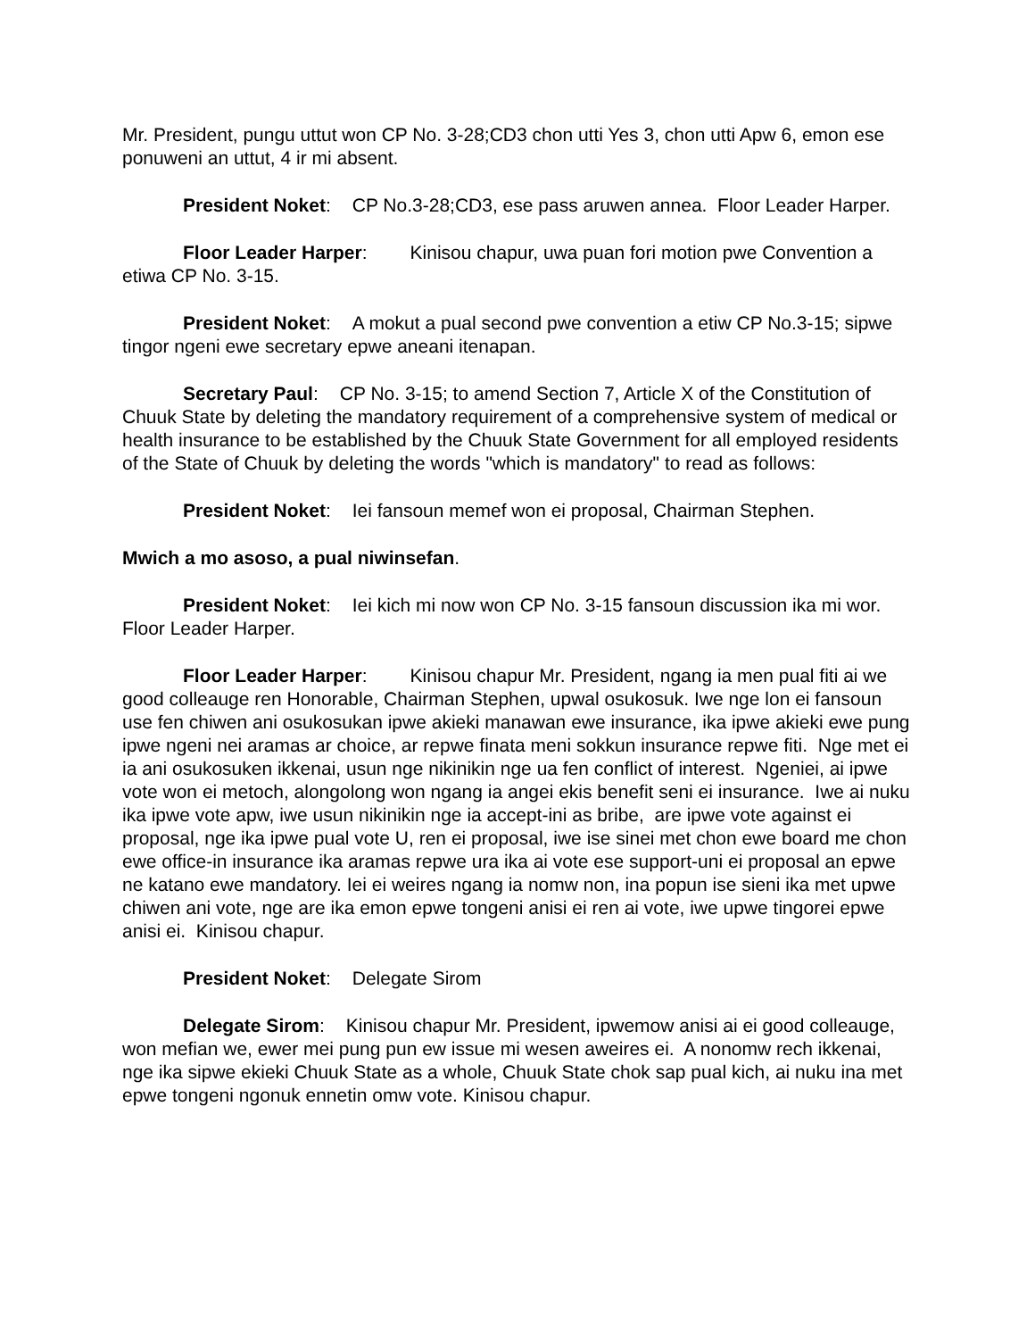Mr. President, pungu uttut won CP No. 3-28;CD3 chon utti Yes 3, chon utti Apw 6, emon ese ponuweni an uttut, 4 ir mi absent.
President Noket: CP No.3-28;CD3, ese pass aruwen annea. Floor Leader Harper.
Floor Leader Harper: Kinisou chapur, uwa puan fori motion pwe Convention a etiwa CP No. 3-15.
President Noket: A mokut a pual second pwe convention a etiw CP No.3-15; sipwe tingor ngeni ewe secretary epwe aneani itenapan.
Secretary Paul: CP No. 3-15; to amend Section 7, Article X of the Constitution of Chuuk State by deleting the mandatory requirement of a comprehensive system of medical or health insurance to be established by the Chuuk State Government for all employed residents of the State of Chuuk by deleting the words "which is mandatory" to read as follows:
President Noket: Iei fansoun memef won ei proposal, Chairman Stephen.
Mwich a mo asoso, a pual niwinsefan.
President Noket: Iei kich mi now won CP No. 3-15 fansoun discussion ika mi wor. Floor Leader Harper.
Floor Leader Harper: Kinisou chapur Mr. President, ngang ia men pual fiti ai we good colleauge ren Honorable, Chairman Stephen, upwal osukosuk. Iwe nge lon ei fansoun use fen chiwen ani osukosukan ipwe akieki manawan ewe insurance, ika ipwe akieki ewe pung ipwe ngeni nei aramas ar choice, ar repwe finata meni sokkun insurance repwe fiti. Nge met ei ia ani osukosuken ikkenai, usun nge nikinikin nge ua fen conflict of interest. Ngeniei, ai ipwe vote won ei metoch, alongolong won ngang ia angei ekis benefit seni ei insurance. Iwe ai nuku ika ipwe vote apw, iwe usun nikinikin nge ia accept-ini as bribe, are ipwe vote against ei proposal, nge ika ipwe pual vote U, ren ei proposal, iwe ise sinei met chon ewe board me chon ewe office-in insurance ika aramas repwe ura ika ai vote ese support-uni ei proposal an epwe ne katano ewe mandatory. Iei ei weires ngang ia nomw non, ina popun ise sieni ika met upwe chiwen ani vote, nge are ika emon epwe tongeni anisi ei ren ai vote, iwe upwe tingorei epwe anisi ei. Kinisou chapur.
President Noket: Delegate Sirom
Delegate Sirom: Kinisou chapur Mr. President, ipwemow anisi ai ei good colleauge, won mefian we, ewer mei pung pun ew issue mi wesen aweires ei. A nonomw rech ikkenai, nge ika sipwe ekieki Chuuk State as a whole, Chuuk State chok sap pual kich, ai nuku ina met epwe tongeni ngonuk ennetin omw vote. Kinisou chapur.